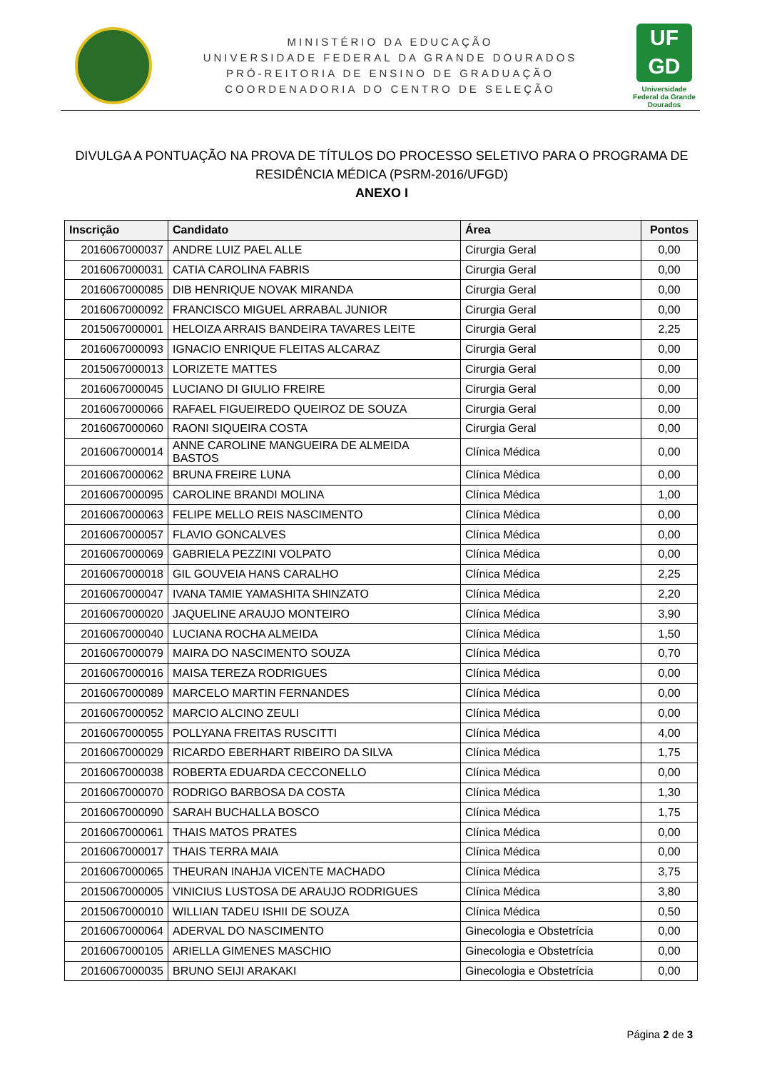MINISTÉRIO DA EDUCAÇÃO
UNIVERSIDADE FEDERAL DA GRANDE DOURADOS
PRÓ-REITORIA DE ENSINO DE GRADUAÇÃO
COORDENADORIA DO CENTRO DE SELEÇÃO
UF
GD
Universidade Federal da Grande Dourados
DIVULGA A PONTUAÇÃO NA PROVA DE TÍTULOS DO PROCESSO SELETIVO PARA O PROGRAMA DE RESIDÊNCIA MÉDICA (PSRM-2016/UFGD)
ANEXO I
| Inscrição | Candidato | Área | Pontos |
| --- | --- | --- | --- |
| 2016067000037 | ANDRE LUIZ PAEL ALLE | Cirurgia Geral | 0,00 |
| 2016067000031 | CATIA CAROLINA FABRIS | Cirurgia Geral | 0,00 |
| 2016067000085 | DIB HENRIQUE NOVAK MIRANDA | Cirurgia Geral | 0,00 |
| 2016067000092 | FRANCISCO MIGUEL ARRABAL JUNIOR | Cirurgia Geral | 0,00 |
| 2015067000001 | HELOIZA ARRAIS BANDEIRA TAVARES LEITE | Cirurgia Geral | 2,25 |
| 2016067000093 | IGNACIO ENRIQUE FLEITAS ALCARAZ | Cirurgia Geral | 0,00 |
| 2015067000013 | LORIZETE MATTES | Cirurgia Geral | 0,00 |
| 2016067000045 | LUCIANO DI GIULIO FREIRE | Cirurgia Geral | 0,00 |
| 2016067000066 | RAFAEL FIGUEIREDO QUEIROZ DE SOUZA | Cirurgia Geral | 0,00 |
| 2016067000060 | RAONI SIQUEIRA COSTA | Cirurgia Geral | 0,00 |
| 2016067000014 | ANNE CAROLINE MANGUEIRA DE ALMEIDA BASTOS | Clínica Médica | 0,00 |
| 2016067000062 | BRUNA FREIRE LUNA | Clínica Médica | 0,00 |
| 2016067000095 | CAROLINE BRANDI MOLINA | Clínica Médica | 1,00 |
| 2016067000063 | FELIPE MELLO REIS NASCIMENTO | Clínica Médica | 0,00 |
| 2016067000057 | FLAVIO GONCALVES | Clínica Médica | 0,00 |
| 2016067000069 | GABRIELA PEZZINI VOLPATO | Clínica Médica | 0,00 |
| 2016067000018 | GIL GOUVEIA HANS CARALHO | Clínica Médica | 2,25 |
| 2016067000047 | IVANA TAMIE YAMASHITA SHINZATO | Clínica Médica | 2,20 |
| 2016067000020 | JAQUELINE ARAUJO MONTEIRO | Clínica Médica | 3,90 |
| 2016067000040 | LUCIANA ROCHA ALMEIDA | Clínica Médica | 1,50 |
| 2016067000079 | MAIRA DO NASCIMENTO SOUZA | Clínica Médica | 0,70 |
| 2016067000016 | MAISA TEREZA RODRIGUES | Clínica Médica | 0,00 |
| 2016067000089 | MARCELO MARTIN FERNANDES | Clínica Médica | 0,00 |
| 2016067000052 | MARCIO ALCINO ZEULI | Clínica Médica | 0,00 |
| 2016067000055 | POLLYANA FREITAS RUSCITTI | Clínica Médica | 4,00 |
| 2016067000029 | RICARDO EBERHART RIBEIRO DA SILVA | Clínica Médica | 1,75 |
| 2016067000038 | ROBERTA EDUARDA CECCONELLO | Clínica Médica | 0,00 |
| 2016067000070 | RODRIGO BARBOSA DA COSTA | Clínica Médica | 1,30 |
| 2016067000090 | SARAH BUCHALLA BOSCO | Clínica Médica | 1,75 |
| 2016067000061 | THAIS MATOS PRATES | Clínica Médica | 0,00 |
| 2016067000017 | THAIS TERRA MAIA | Clínica Médica | 0,00 |
| 2016067000065 | THEURAN INAHJA VICENTE MACHADO | Clínica Médica | 3,75 |
| 2015067000005 | VINICIUS LUSTOSA DE ARAUJO RODRIGUES | Clínica Médica | 3,80 |
| 2015067000010 | WILLIAN TADEU ISHII DE SOUZA | Clínica Médica | 0,50 |
| 2016067000064 | ADERVAL DO NASCIMENTO | Ginecologia e Obstetrícia | 0,00 |
| 2016067000105 | ARIELLA GIMENES MASCHIO | Ginecologia e Obstetrícia | 0,00 |
| 2016067000035 | BRUNO SEIJI ARAKAKI | Ginecologia e Obstetrícia | 0,00 |
Página 2 de 3